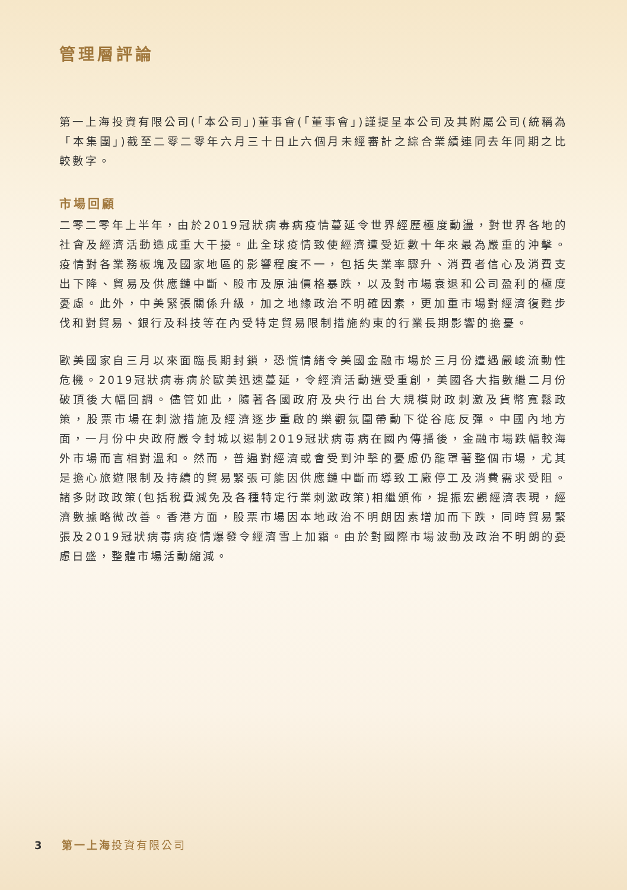管理層評論
第一上海投資有限公司(「本公司」)董事會(「董事會」)謹提呈本公司及其附屬公司(統稱為「本集團」)截至二零二零年六月三十日止六個月未經審計之綜合業績連同去年同期之比較數字。
市場回顧
二零二零年上半年，由於2019冠狀病毒病疫情蔓延令世界經歷極度動盪，對世界各地的社會及經濟活動造成重大干擾。此全球疫情致使經濟遭受近數十年來最為嚴重的沖擊。疫情對各業務板塊及國家地區的影響程度不一，包括失業率驟升、消費者信心及消費支出下降、貿易及供應鏈中斷、股市及原油價格暴跌，以及對市場衰退和公司盈利的極度憂慮。此外，中美緊張關係升級，加之地緣政治不明確因素，更加重市場對經濟復甦步伐和對貿易、銀行及科技等在內受特定貿易限制措施約束的行業長期影響的擔憂。
歐美國家自三月以來面臨長期封鎖，恐慌情緒令美國金融市場於三月份遭遇嚴峻流動性危機。2019冠狀病毒病於歐美迅速蔓延，令經濟活動遭受重創，美國各大指數繼二月份破頂後大幅回調。儘管如此，隨著各國政府及央行出台大規模財政刺激及貨幣寬鬆政策，股票市場在刺激措施及經濟逐步重啟的樂觀氛圍帶動下從谷底反彈。中國內地方面，一月份中央政府嚴令封城以遏制2019冠狀病毒病在國內傳播後，金融市場跌幅較海外市場而言相對溫和。然而，普遍對經濟或會受到沖擊的憂慮仍籠罩著整個市場，尤其是擔心旅遊限制及持續的貿易緊張可能因供應鏈中斷而導致工廠停工及消費需求受阻。諸多財政政策(包括稅費減免及各種特定行業刺激政策)相繼頒佈，提振宏觀經濟表現，經濟數據略微改善。香港方面，股票市場因本地政治不明朗因素增加而下跌，同時貿易緊張及2019冠狀病毒病疫情爆發令經濟雪上加霜。由於對國際市場波動及政治不明朗的憂慮日盛，整體市場活動縮減。
3 第一上海 投資有限公司